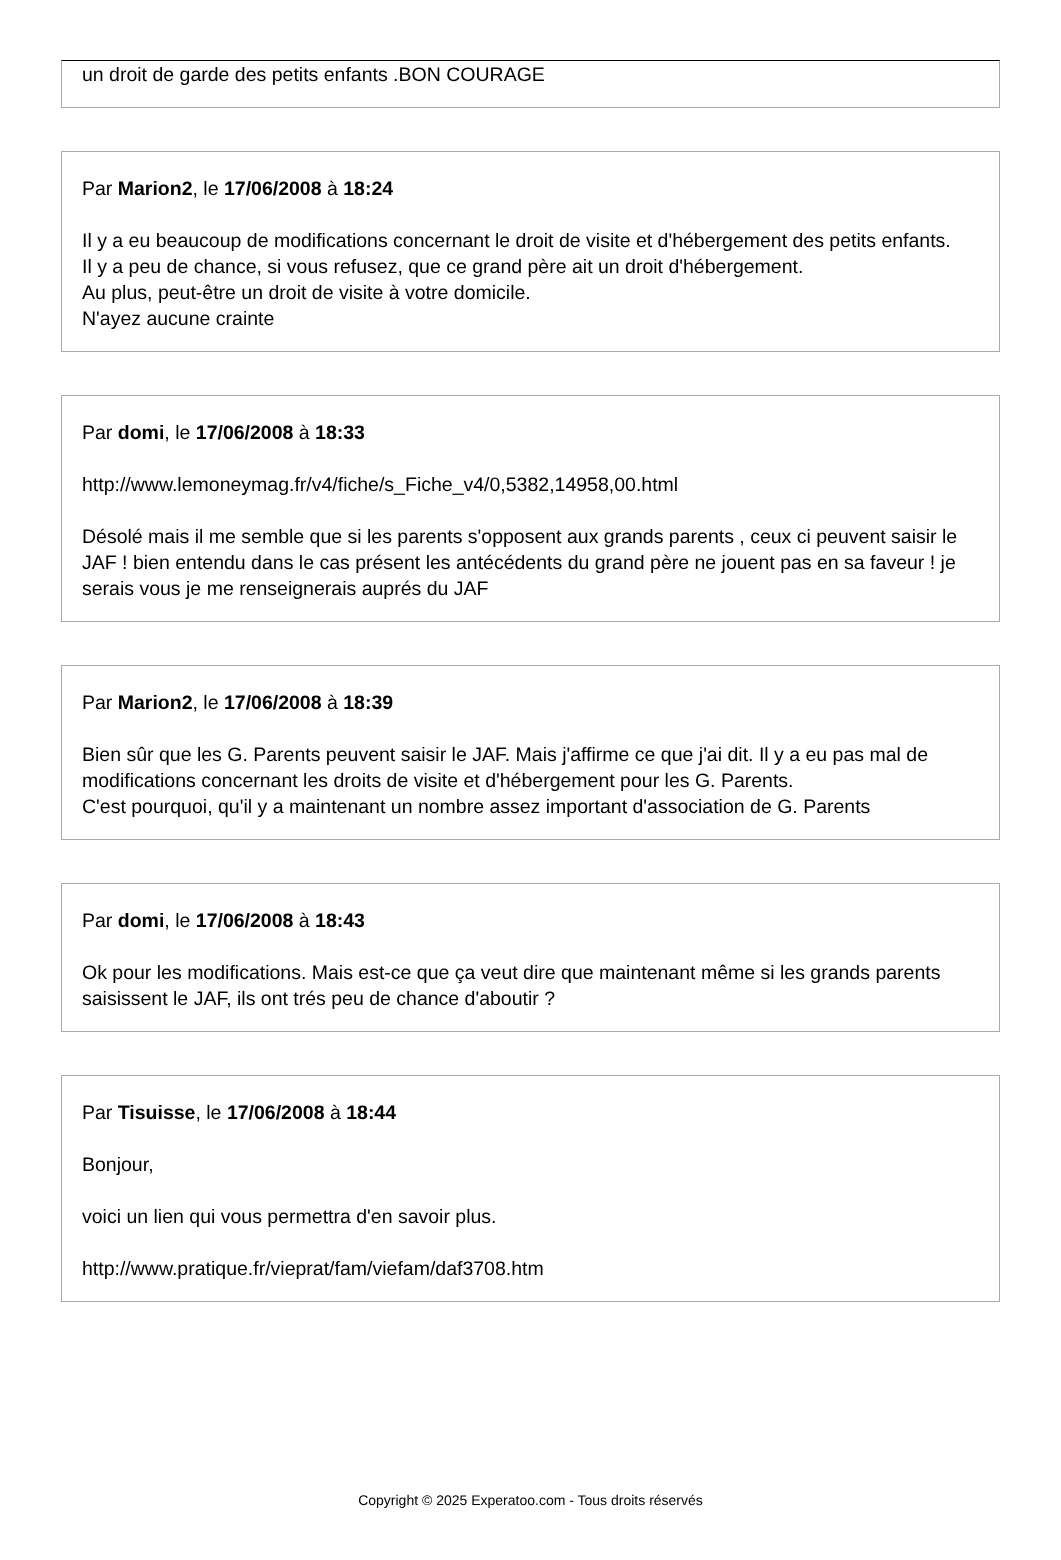un droit de garde des petits enfants .BON COURAGE
Par Marion2, le 17/06/2008 à 18:24
Il y a eu beaucoup de modifications concernant le droit de visite et d'hébergement des petits enfants.
Il y a peu de chance, si vous refusez, que ce grand père ait un droit d'hébergement.
Au plus, peut-être un droit de visite à votre domicile.
N'ayez aucune crainte
Par domi, le 17/06/2008 à 18:33
http://www.lemoneymag.fr/v4/fiche/s_Fiche_v4/0,5382,14958,00.html
Désolé mais il me semble que si les parents s'opposent aux grands parents , ceux ci peuvent saisir le JAF ! bien entendu dans le cas présent les antécédents du grand père ne jouent pas en sa faveur ! je serais vous je me renseignerais auprés du JAF
Par Marion2, le 17/06/2008 à 18:39
Bien sûr que les G. Parents peuvent saisir le JAF. Mais j'affirme ce que j'ai dit. Il y a eu pas mal de modifications concernant les droits de visite et d'hébergement pour les G. Parents.
C'est pourquoi, qu'il y a maintenant un nombre assez important d'association de G. Parents
Par domi, le 17/06/2008 à 18:43
Ok pour les modifications. Mais est-ce que ça veut dire que maintenant même si les grands parents saisissent le JAF, ils ont trés peu de chance d'aboutir ?
Par Tisuisse, le 17/06/2008 à 18:44
Bonjour,
voici un lien qui vous permettra d'en savoir plus.
http://www.pratique.fr/vieprat/fam/viefam/daf3708.htm
Copyright © 2025 Experatoo.com - Tous droits réservés